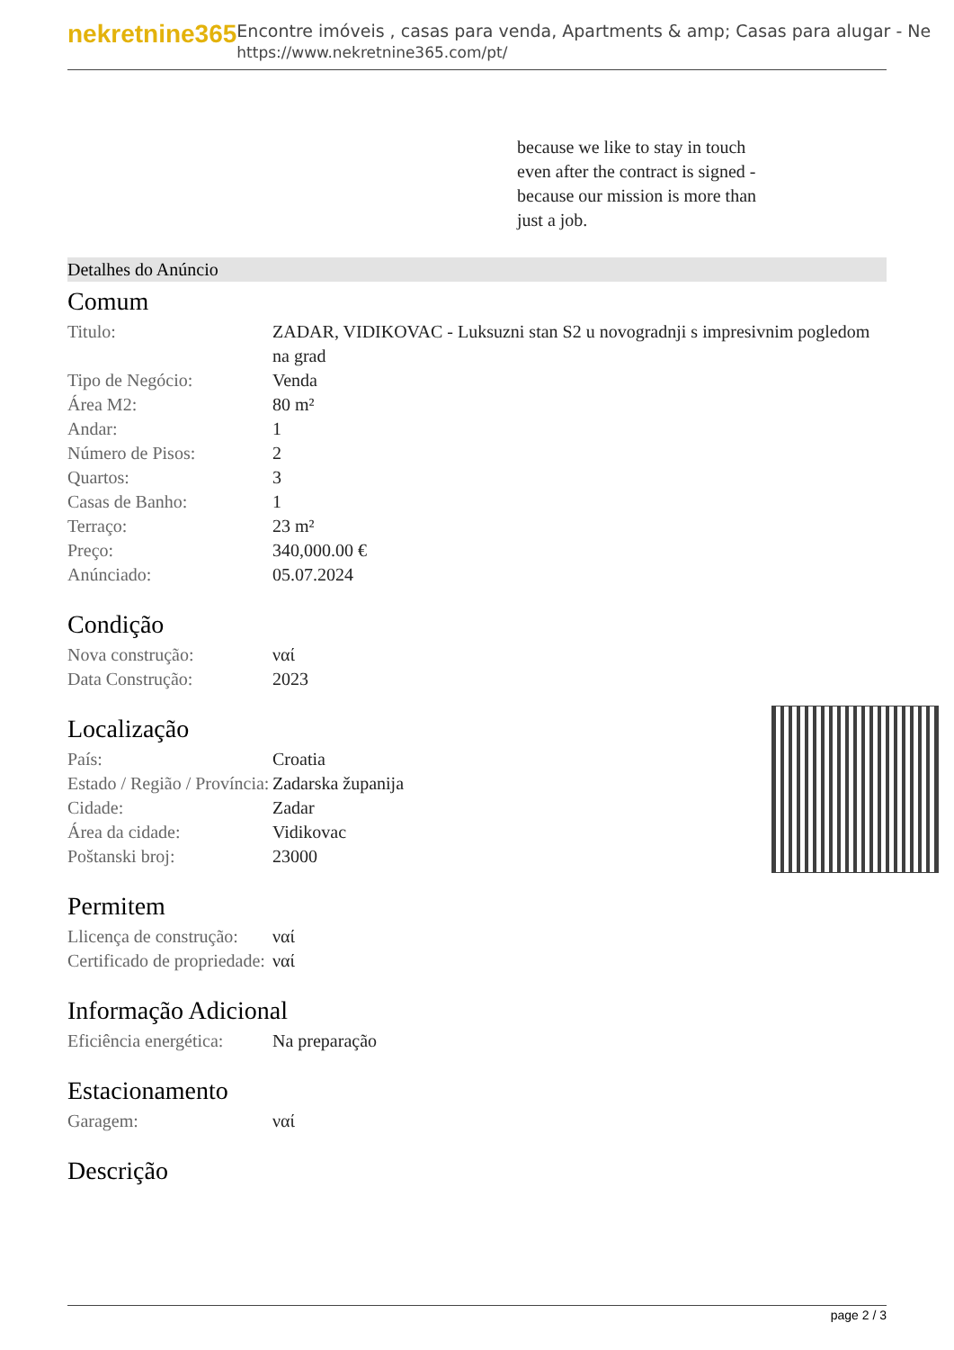nekretnine365
Encontre imóveis , casas para venda, Apartments & amp; Casas para alugar - Ne
https://www.nekretnine365.com/pt/
because we like to stay in touch even after the contract is signed - because our mission is more than just a job.
Detalhes do Anúncio
Comum
| Titulo: | ZADAR, VIDIKOVAC - Luksuzni stan S2 u novogradnji s impresivnim pogledom na grad |
| Tipo de Negócio: | Venda |
| Área M2: | 80 m² |
| Andar: | 1 |
| Número de Pisos: | 2 |
| Quartos: | 3 |
| Casas de Banho: | 1 |
| Terraço: | 23 m² |
| Preço: | 340,000.00 € |
| Anúnciado: | 05.07.2024 |
Condição
| Nova construção: | ναί |
| Data Construção: | 2023 |
Localização
| País: | Croatia |
| Estado / Região / Província: | Zadarska županija |
| Cidade: | Zadar |
| Área da cidade: | Vidikovac |
| Poštanski broj: | 23000 |
Permitem
| Llicença de construção: | ναί |
| Certificado de propriedade: | ναί |
Informação Adicional
| Eficiência energética: | Na preparação |
Estacionamento
| Garagem: | ναί |
Descrição
page 2 / 3